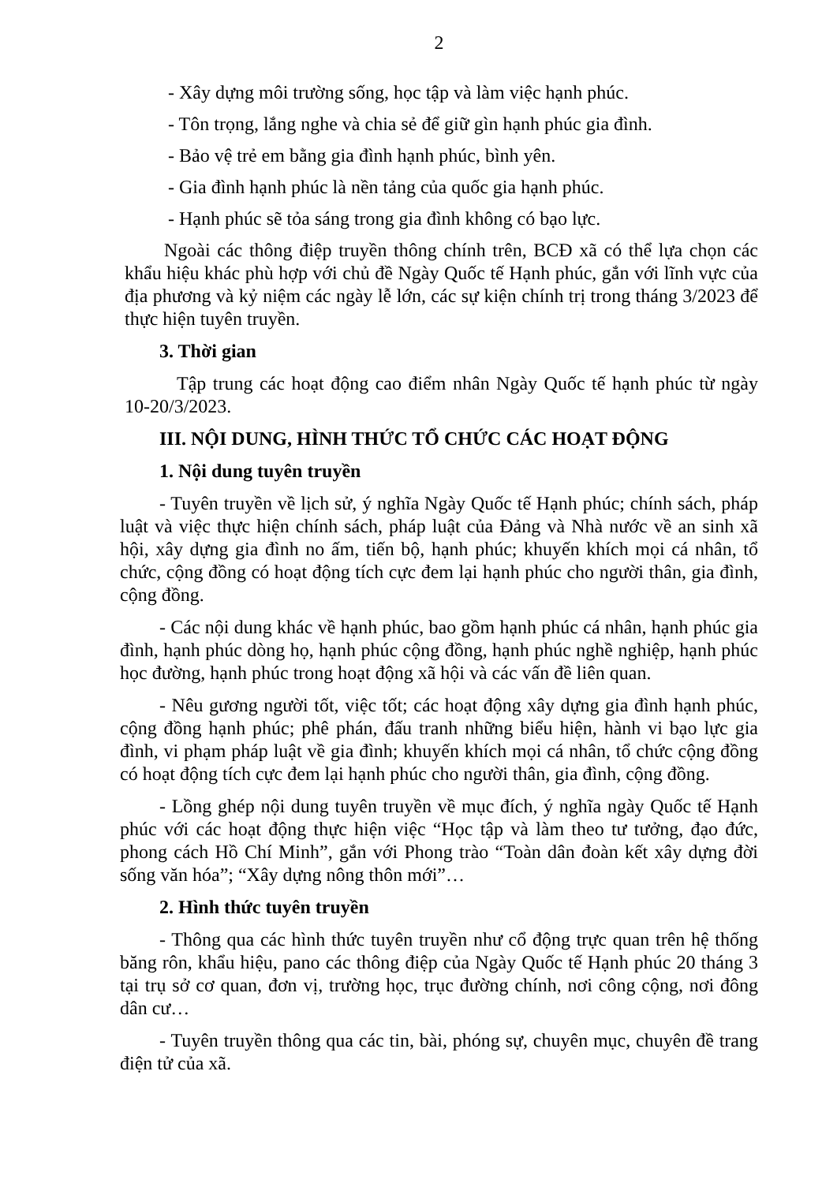2
- Xây dựng môi trường sống, học tập và làm việc hạnh phúc.
- Tôn trọng, lắng nghe và chia sẻ để giữ gìn hạnh phúc gia đình.
- Bảo vệ trẻ em bằng gia đình hạnh phúc, bình yên.
- Gia đình hạnh phúc là nền tảng của quốc gia hạnh phúc.
- Hạnh phúc sẽ tỏa sáng trong gia đình không có bạo lực.
Ngoài các thông điệp truyền thông chính trên, BCĐ xã có thể lựa chọn các khẩu hiệu khác phù hợp với chủ đề Ngày Quốc tế Hạnh phúc, gắn với lĩnh vực của địa phương và kỷ niệm các ngày lễ lớn, các sự kiện chính trị trong tháng 3/2023 để thực hiện tuyên truyền.
3. Thời gian
Tập trung các hoạt động cao điểm nhân Ngày Quốc tế hạnh phúc từ ngày 10-20/3/2023.
III. NỘI DUNG, HÌNH THỨC TỔ CHỨC CÁC HOẠT ĐỘNG
1. Nội dung tuyên truyền
- Tuyên truyền về lịch sử, ý nghĩa Ngày Quốc tế Hạnh phúc; chính sách, pháp luật và việc thực hiện chính sách, pháp luật của Đảng và Nhà nước về an sinh xã hội, xây dựng gia đình no ấm, tiến bộ, hạnh phúc; khuyến khích mọi cá nhân, tổ chức, cộng đồng có hoạt động tích cực đem lại hạnh phúc cho người thân, gia đình, cộng đồng.
- Các nội dung khác về hạnh phúc, bao gồm hạnh phúc cá nhân, hạnh phúc gia đình, hạnh phúc dòng họ, hạnh phúc cộng đồng, hạnh phúc nghề nghiệp, hạnh phúc học đường, hạnh phúc trong hoạt động xã hội và các vấn đề liên quan.
- Nêu gương người tốt, việc tốt; các hoạt động xây dựng gia đình hạnh phúc, cộng đồng hạnh phúc; phê phán, đấu tranh những biểu hiện, hành vi bạo lực gia đình, vi phạm pháp luật về gia đình; khuyến khích mọi cá nhân, tổ chức cộng đồng có hoạt động tích cực đem lại hạnh phúc cho người thân, gia đình, cộng đồng.
- Lồng ghép nội dung tuyên truyền về mục đích, ý nghĩa ngày Quốc tế Hạnh phúc với các hoạt động thực hiện việc “Học tập và làm theo tư tưởng, đạo đức, phong cách Hồ Chí Minh”, gắn với Phong trào “Toàn dân đoàn kết xây dựng đời sống văn hóa”; “Xây dựng nông thôn mới”…
2. Hình thức tuyên truyền
- Thông qua các hình thức tuyên truyền như cổ động trực quan trên hệ thống băng rôn, khẩu hiệu, pano các thông điệp của Ngày Quốc tế Hạnh phúc 20 tháng 3 tại trụ sở cơ quan, đơn vị, trường học, trục đường chính, nơi công cộng, nơi đông dân cư…
- Tuyên truyền thông qua các tin, bài, phóng sự, chuyên mục, chuyên đề trang điện tử của xã.